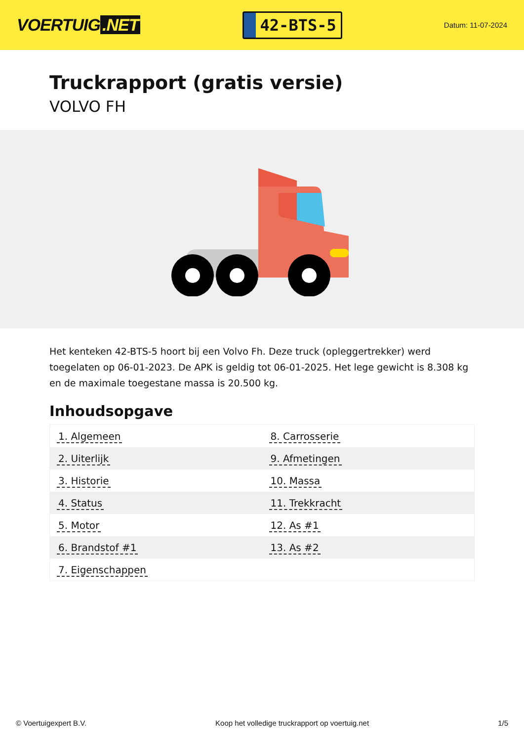VOERTUIG.NET
42-BTS-5
Datum: 11-07-2024
Truckrapport (gratis versie)
VOLVO FH
Het kenteken 42-BTS-5 hoort bij een Volvo Fh. Deze truck (opleggertrekker) werd toegelaten op 06-01-2023. De APK is geldig tot 06-01-2025. Het lege gewicht is 8.308 kg en de maximale toegestane massa is 20.500 kg.
Inhoudsopgave
| 1. Algemeen | 8. Carrosserie |
| 2. Uiterlijk | 9. Afmetingen |
| 3. Historie | 10. Massa |
| 4. Status | 11. Trekkracht |
| 5. Motor | 12. As #1 |
| 6. Brandstof #1 | 13. As #2 |
| 7. Eigenschappen | |
© Voertuigexpert B.V. Koop het volledige truckrapport op voertuig.net
1/5